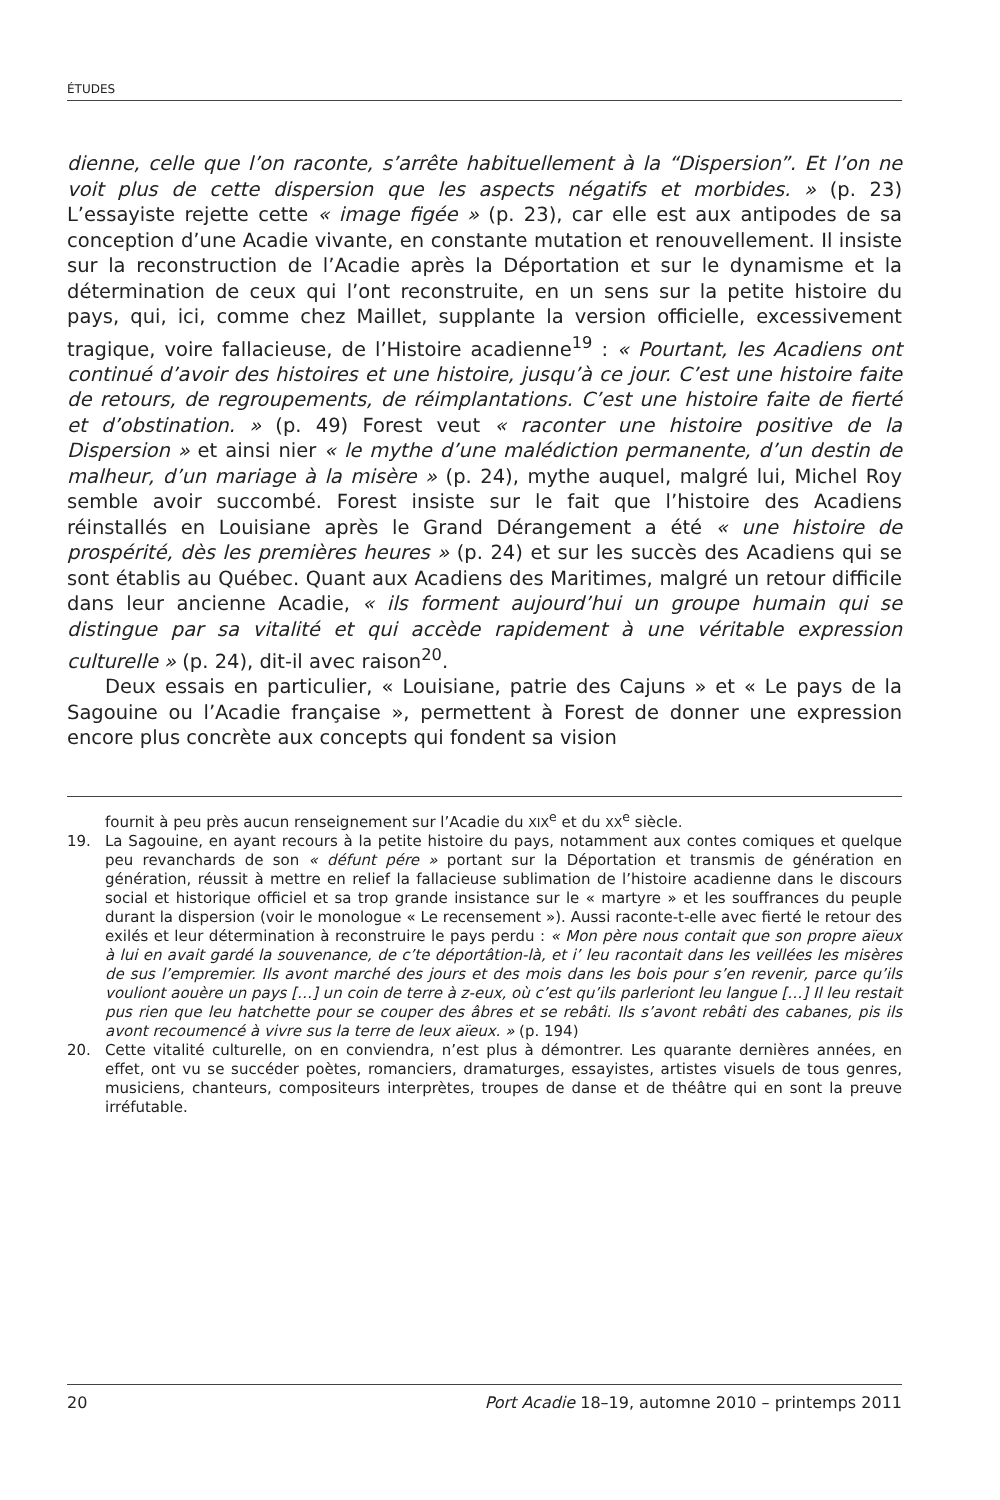ÉTUDES
dienne, celle que l’on raconte, s’arrête habituellement à la “Dispersion”. Et l’on ne voit plus de cette dispersion que les aspects négatifs et morbides. » (p. 23) L’essayiste rejette cette « image figée » (p. 23), car elle est aux antipodes de sa conception d’une Acadie vivante, en constante mutation et renouvellement. Il insiste sur la reconstruction de l’Acadie après la Déportation et sur le dynamisme et la détermination de ceux qui l’ont reconstruite, en un sens sur la petite histoire du pays, qui, ici, comme chez Maillet, supplante la version officielle, excessivement tragique, voire fallacieuse, de l’Histoire acadienne<sup>19</sup> : « Pourtant, les Acadiens ont continué d’avoir des histoires et une histoire, jusqu’à ce jour. C’est une histoire faite de retours, de regroupements, de réimplantations. C’est une histoire faite de fierté et d’obstination. » (p. 49) Forest veut « raconter une histoire positive de la Dispersion » et ainsi nier « le mythe d’une malédiction permanente, d’un destin de malheur, d’un mariage à la misère » (p. 24), mythe auquel, malgré lui, Michel Roy semble avoir succombé. Forest insiste sur le fait que l’histoire des Acadiens réinstallés en Louisiane après le Grand Dérangement a été « une histoire de prospérité, dès les premières heures » (p. 24) et sur les succès des Acadiens qui se sont établis au Québec. Quant aux Acadiens des Maritimes, malgré un retour difficile dans leur ancienne Acadie, « ils forment aujourd’hui un groupe humain qui se distingue par sa vitalité et qui accède rapidement à une véritable expression culturelle » (p. 24), dit-il avec raison<sup>20</sup>.
Deux essais en particulier, « Louisiane, patrie des Cajuns » et « Le pays de la Sagouine ou l’Acadie française », permettent à Forest de donner une expression encore plus concrète aux concepts qui fondent sa vision
fournit à peu près aucun renseignement sur l’Acadie du XIX<sup>e</sup> et du XX<sup>e</sup> siècle.
19. La Sagouine, en ayant recours à la petite histoire du pays, notamment aux contes comiques et quelque peu revanchards de son « défunt pére » portant sur la Déportation et transmis de génération en génération, réussit à mettre en relief la fallacieuse sublimation de l’histoire acadienne dans le discours social et historique officiel et sa trop grande insistance sur le « martyre » et les souffrances du peuple durant la dispersion (voir le monologue « Le recensement »). Aussi raconte-t-elle avec fierté le retour des exilés et leur détermination à reconstruire le pays perdu : « Mon père nous contait que son propre aïeux à lui en avait gardé la souvenance, de c’te déportâtion-là, et i’ leu racontait dans les veillées les misères de sus l’empremier. Ils avont marché des jours et des mois dans les bois pour s’en revenir, parce qu’ils vouliont aouère un pays […] un coin de terre à z-eux, où c’est qu’ils parleriont leu langue […] Il leu restait pus rien que leu hatchette pour se couper des âbres et se rebâti. Ils s’avont rebâti des cabanes, pis ils avont recoumencé à vivre sus la terre de leux aïeux. » (p. 194)
20. Cette vitalité culturelle, on en conviendra, n’est plus à démontrer. Les quarante dernières années, en effet, ont vu se succéder poètes, romanciers, dramaturges, essayistes, artistes visuels de tous genres, musiciens, chanteurs, compositeurs interprètes, troupes de danse et de théâtre qui en sont la preuve irréfutable.
20 Port Acadie 18–19, automne 2010 – printemps 2011